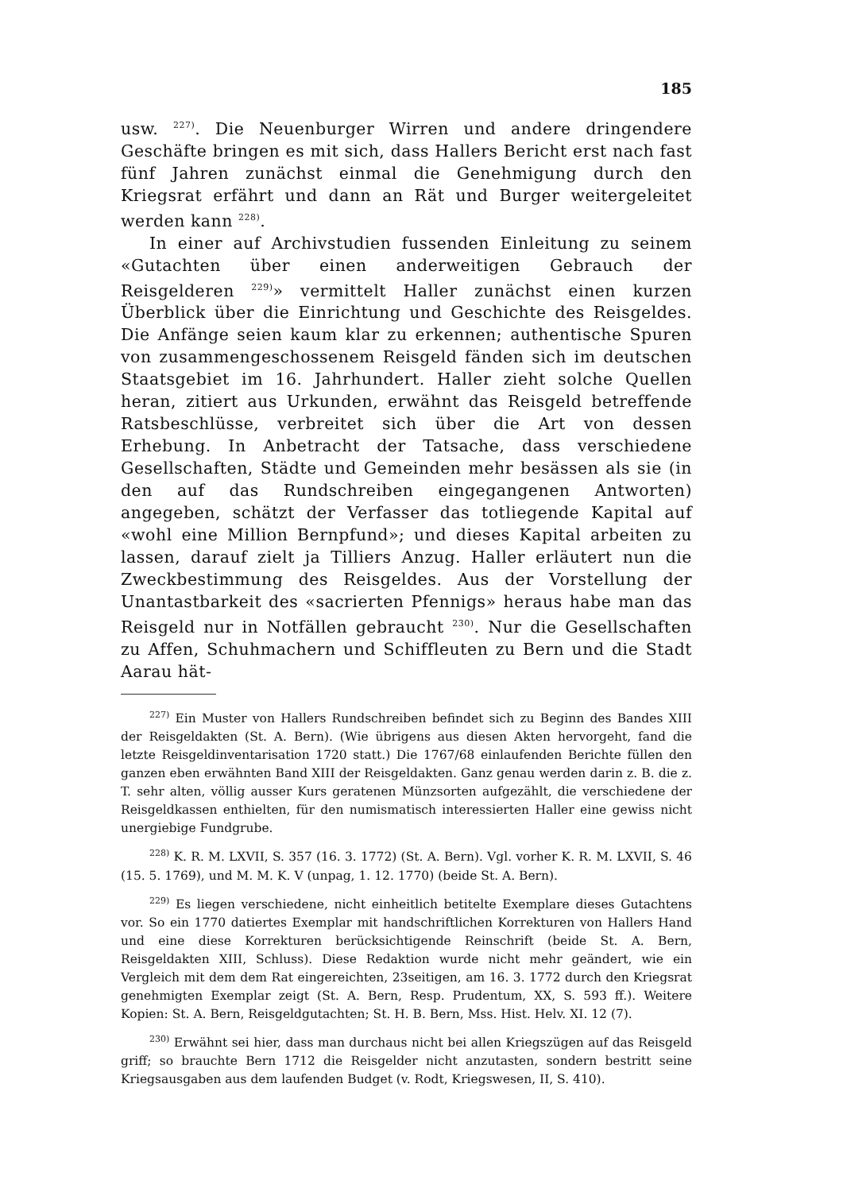185
usw. <sup>227)</sup>. Die Neuenburger Wirren und andere dringendere Geschäfte bringen es mit sich, dass Hallers Bericht erst nach fast fünf Jahren zunächst einmal die Genehmigung durch den Kriegsrat erfährt und dann an Rät und Burger weitergeleitet werden kann <sup>228)</sup>.
In einer auf Archivstudien fussenden Einleitung zu seinem «Gutachten über einen anderweitigen Gebrauch der Reisgelderen <sup>229)</sup>» vermittelt Haller zunächst einen kurzen Überblick über die Einrichtung und Geschichte des Reisgeldes. Die Anfänge seien kaum klar zu erkennen; authentische Spuren von zusammengeschossenem Reisgeld fänden sich im deutschen Staatsgebiet im 16. Jahrhundert. Haller zieht solche Quellen heran, zitiert aus Urkunden, erwähnt das Reisgeld betreffende Ratsbeschlüsse, verbreitet sich über die Art von dessen Erhebung. In Anbetracht der Tatsache, dass verschiedene Gesellschaften, Städte und Gemeinden mehr besässen als sie (in den auf das Rundschreiben eingegangenen Antworten) angegeben, schätzt der Verfasser das totliegende Kapital auf «wohl eine Million Bernpfund»; und dieses Kapital arbeiten zu lassen, darauf zielt ja Tilliers Anzug. Haller erläutert nun die Zweckbestimmung des Reisgeldes. Aus der Vorstellung der Unantastbarkeit des «sacrierten Pfennigs» heraus habe man das Reisgeld nur in Notfällen gebraucht <sup>230)</sup>. Nur die Gesellschaften zu Affen, Schuhmachern und Schiffleuten zu Bern und die Stadt Aarau hät-
<sup>227)</sup> Ein Muster von Hallers Rundschreiben befindet sich zu Beginn des Bandes XIII der Reisgeldakten (St. A. Bern). (Wie übrigens aus diesen Akten hervorgeht, fand die letzte Reisgeldinventarisation 1720 statt.) Die 1767/68 einlaufenden Berichte füllen den ganzen eben erwähnten Band XIII der Reisgeldakten. Ganz genau werden darin z. B. die z. T. sehr alten, völlig ausser Kurs geratenen Münzsorten aufgezählt, die verschiedene der Reisgeldkassen enthielten, für den numismatisch interessierten Haller eine gewiss nicht unergiebige Fundgrube.
<sup>228)</sup> K. R. M. LXVII, S. 357 (16. 3. 1772) (St. A. Bern). Vgl. vorher K. R. M. LXVII, S. 46 (15. 5. 1769), und M. M. K. V (unpag, 1. 12. 1770) (beide St. A. Bern).
<sup>229)</sup> Es liegen verschiedene, nicht einheitlich betitelte Exemplare dieses Gutachtens vor. So ein 1770 datiertes Exemplar mit handschriftlichen Korrekturen von Hallers Hand und eine diese Korrekturen berücksichtigende Reinschrift (beide St. A. Bern, Reisgeldakten XIII, Schluss). Diese Redaktion wurde nicht mehr geändert, wie ein Vergleich mit dem dem Rat eingereichten, 23seitigen, am 16. 3. 1772 durch den Kriegsrat genehmigten Exemplar zeigt (St. A. Bern, Resp. Prudentum, XX, S. 593 ff.). Weitere Kopien: St. A. Bern, Reisgeldgutachten; St. H. B. Bern, Mss. Hist. Helv. XI. 12 (7).
<sup>230)</sup> Erwähnt sei hier, dass man durchaus nicht bei allen Kriegszügen auf das Reisgeld griff; so brauchte Bern 1712 die Reisgelder nicht anzutasten, sondern bestritt seine Kriegsausgaben aus dem laufenden Budget (v. Rodt, Kriegswesen, II, S. 410).